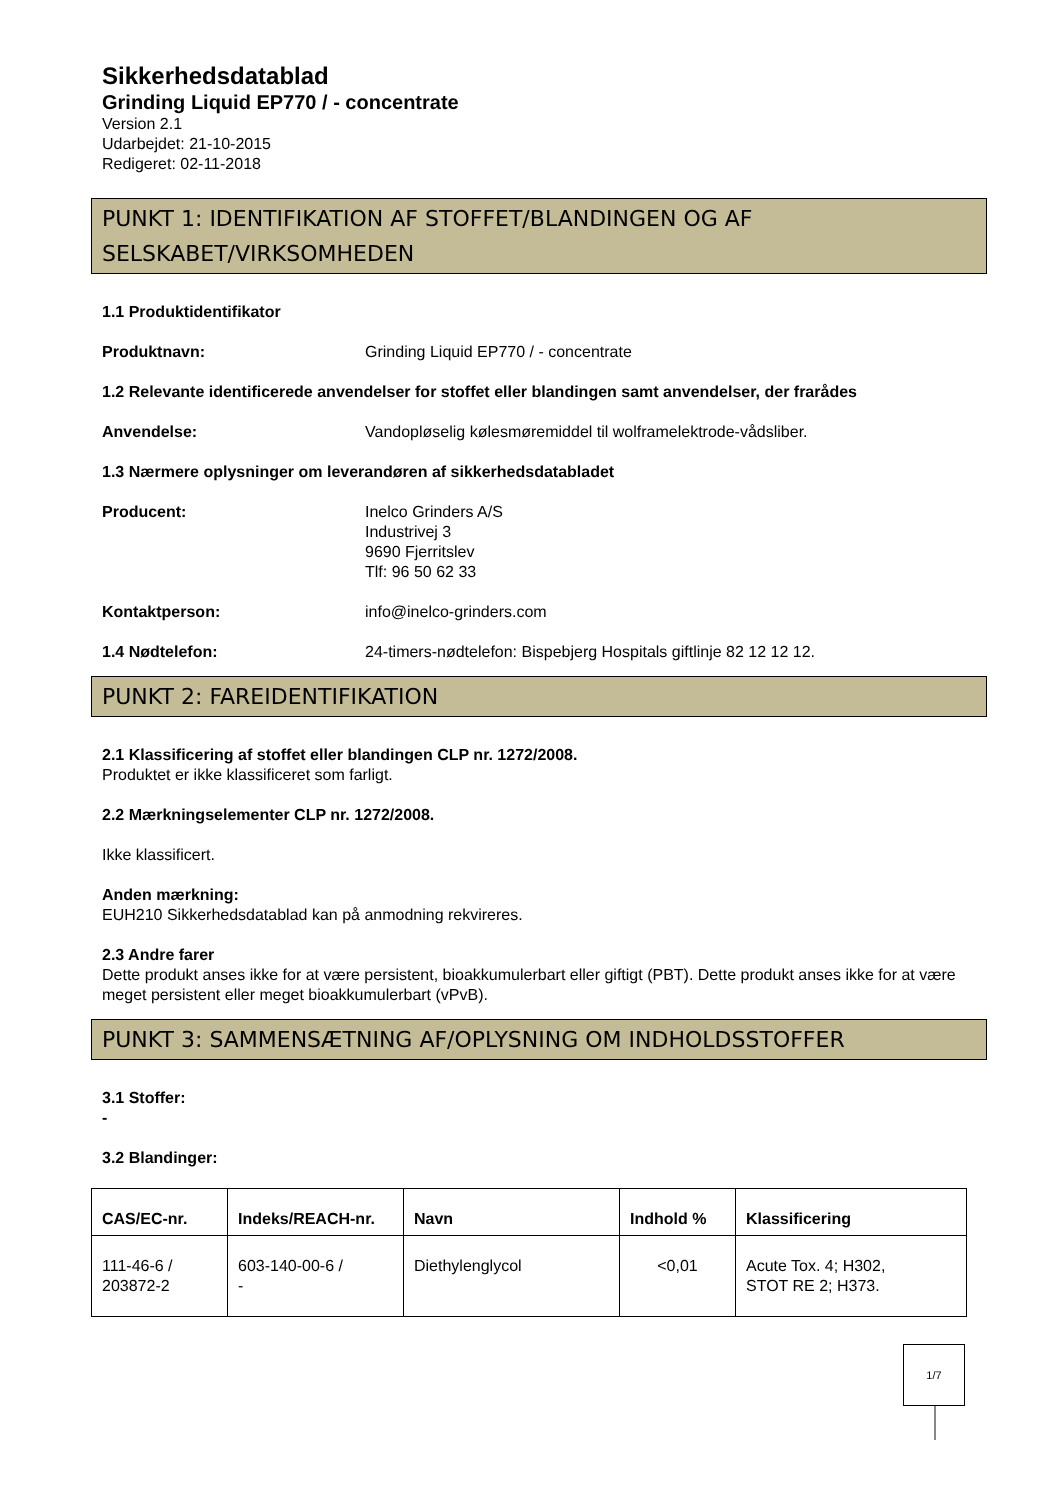Sikkerhedsdatablad
Grinding Liquid EP770 / - concentrate
Version 2.1
Udarbejdet: 21-10-2015
Redigeret: 02-11-2018
PUNKT 1: IDENTIFIKATION AF STOFFET/BLANDINGEN OG AF SELSKABET/VIRKSOMHEDEN
1.1 Produktidentifikator
Produktnavn: Grinding Liquid EP770 / - concentrate
1.2 Relevante identificerede anvendelser for stoffet eller blandingen samt anvendelser, der frarådes
Anvendelse: Vandopløselig kølesmøremiddel til wolframelektrode-vådsliber.
1.3 Nærmere oplysninger om leverandøren af sikkerhedsdatabladet
Producent: Inelco Grinders A/S
Industrivej 3
9690 Fjerritslev
Tlf: 96 50 62 33
Kontaktperson: info@inelco-grinders.com
1.4 Nødtelefon: 24-timers-nødtelefon: Bispebjerg Hospitals giftlinje 82 12 12 12.
PUNKT 2: FAREIDENTIFIKATION
2.1 Klassificering af stoffet eller blandingen CLP nr. 1272/2008.
Produktet er ikke klassificeret som farligt.
2.2 Mærkningselementer CLP nr. 1272/2008.
Ikke klassificert.
Anden mærkning:
EUH210 Sikkerhedsdatablad kan på anmodning rekvireres.
2.3 Andre farer
Dette produkt anses ikke for at være persistent, bioakkumulerbart eller giftigt (PBT). Dette produkt anses ikke for at være meget persistent eller meget bioakkumulerbart (vPvB).
PUNKT 3: SAMMENSÆTNING AF/OPLYSNING OM INDHOLDSSTOFFER
3.1 Stoffer:
-
3.2 Blandinger:
| CAS/EC-nr. | Indeks/REACH-nr. | Navn | Indhold % | Klassificering |
| --- | --- | --- | --- | --- |
| 111-46-6 / 203872-2 | 603-140-00-6 / - | Diethylenglycol | <0,01 | Acute Tox. 4; H302, STOT RE 2; H373. |
1/7